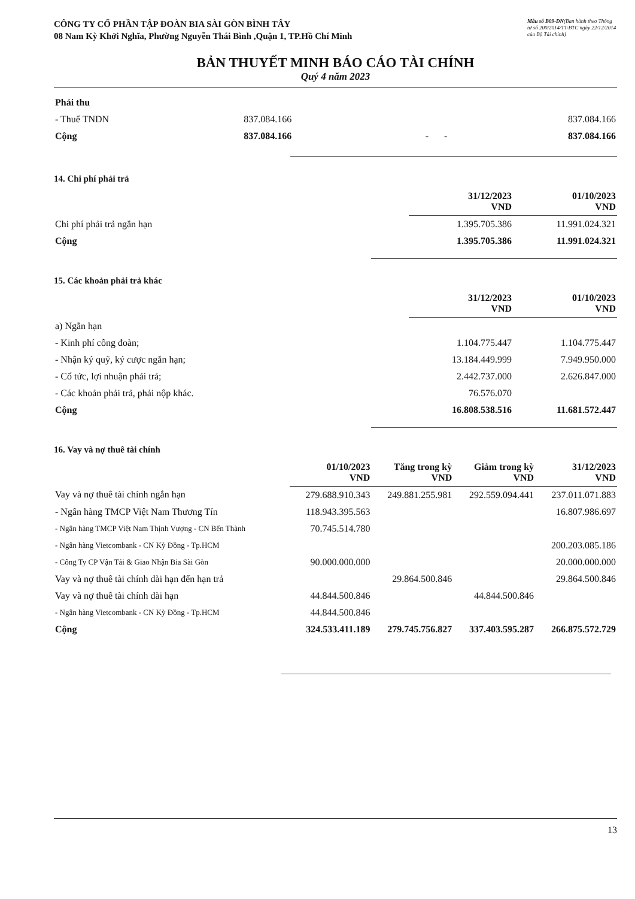CÔNG TY CỔ PHẦN TẬP ĐOÀN BIA SÀI GÒN BÌNH TÂY
08 Nam Kỳ Khởi Nghĩa, Phường Nguyễn Thái Bình ,Quận 1, TP.Hồ Chí Minh
Mẫu số B09-DN(Ban hành theo Thông tư số 200/2014/TT-BTC ngày 22/12/2014 của Bộ Tài chính)
BẢN THUYẾT MINH BÁO CÁO TÀI CHÍNH
Quý 4 năm 2023
| Phải thu | | | | |
| - Thuế TNDN | 837.084.166 | | | 837.084.166 |
| Cộng | 837.084.166 | - | - | 837.084.166 |
14. Chi phí phải trả
| | 31/12/2023 VND | 01/10/2023 VND |
| Chi phí phải trả ngắn hạn | 1.395.705.386 | 11.991.024.321 |
| Cộng | 1.395.705.386 | 11.991.024.321 |
15. Các khoản phải trả khác
| | 31/12/2023 VND | 01/10/2023 VND |
| a) Ngắn hạn | | |
| - Kinh phí công đoàn; | 1.104.775.447 | 1.104.775.447 |
| - Nhận ký quỹ, ký cược ngắn hạn; | 13.184.449.999 | 7.949.950.000 |
| - Cổ tức, lợi nhuận phải trả; | 2.442.737.000 | 2.626.847.000 |
| - Các khoản phải trả, phải nộp khác. | 76.576.070 | |
| Cộng | 16.808.538.516 | 11.681.572.447 |
16. Vay và nợ thuê tài chính
| | 01/10/2023 VND | Tăng trong kỳ VND | Giảm trong kỳ VND | 31/12/2023 VND |
| Vay và nợ thuê tài chính ngắn hạn | 279.688.910.343 | 249.881.255.981 | 292.559.094.441 | 237.011.071.883 |
| - Ngân hàng TMCP Việt Nam Thương Tín | 118.943.395.563 | | | 16.807.986.697 |
| - Ngân hàng TMCP Việt Nam Thịnh Vượng - CN Bến Thành | 70.745.514.780 | | | |
| - Ngân hàng Vietcombank - CN Kỳ Đồng - Tp.HCM | | | | 200.203.085.186 |
| - Công Ty CP Vận Tải & Giao Nhận Bia Sài Gòn | 90.000.000.000 | | | 20.000.000.000 |
| Vay và nợ thuê tài chính dài hạn đến hạn trả | | 29.864.500.846 | | 29.864.500.846 |
| Vay và nợ thuê tài chính dài hạn | 44.844.500.846 | | 44.844.500.846 | |
| - Ngân hàng Vietcombank - CN Kỳ Đồng - Tp.HCM | 44.844.500.846 | | | |
| Cộng | 324.533.411.189 | 279.745.756.827 | 337.403.595.287 | 266.875.572.729 |
13